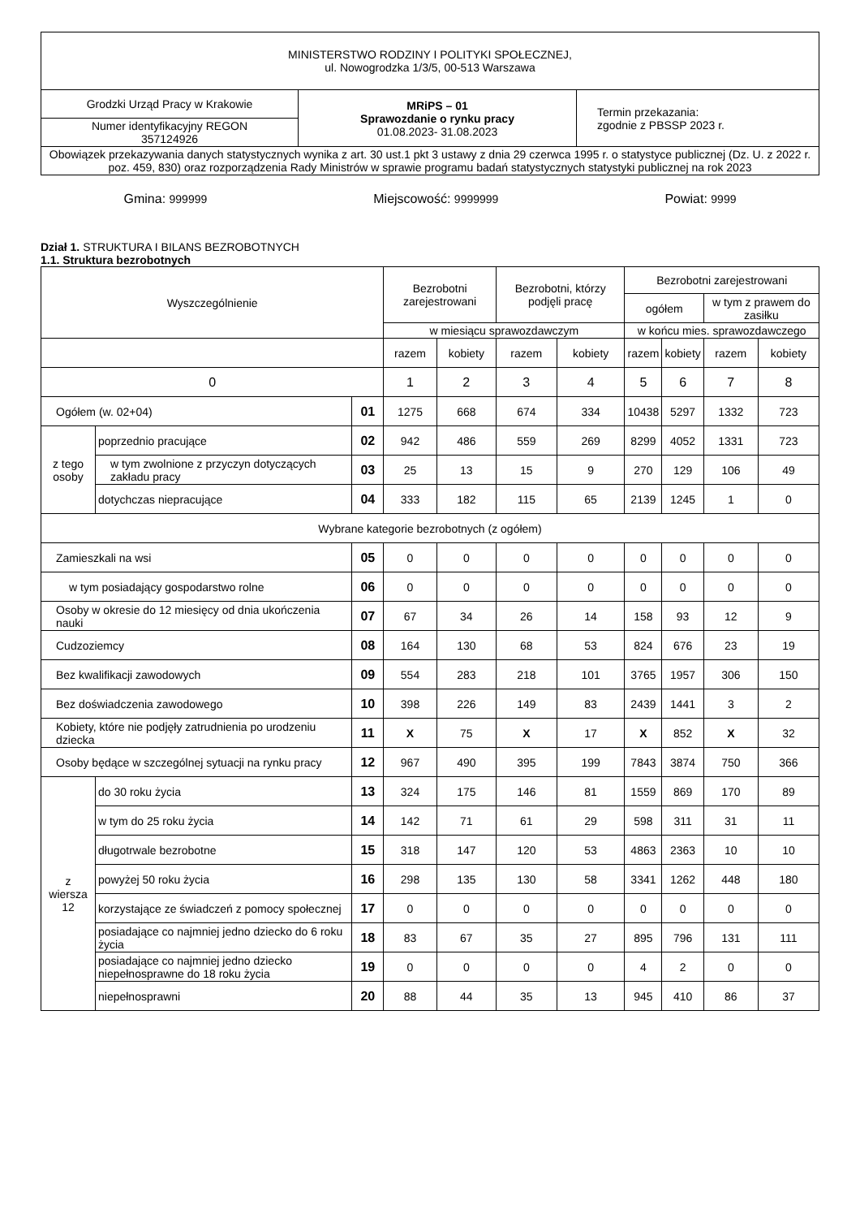| MINISTERSTWO RODZINY I POLITYKI SPOŁECZNEJ, ul. Nowogrodzka 1/3/5, 00-513 Warszawa | | |
| Grodzki Urząd Pracy w Krakowie | MRiPS – 01 Sprawozdanie o rynku pracy 01.08.2023- 31.08.2023 | Termin przekazania: zgodnie z PBSSP 2023 r. |
| Numer identyfikacyjny REGON 357124926 | | |
| Obowiązek przekazywania danych statystycznych wynika z art. 30 ust.1 pkt 3 ustawy z dnia 29 czerwca 1995 r. o statystyce publicznej (Dz. U. z 2022 r. poz. 459, 830) oraz rozporządzenia Rady Ministrów w sprawie programu badań statystycznych statystyki publicznej na rok 2023 | | |
Gmina: 999999 Miejscowość: 9999999 Powiat: 9999
Dział 1. STRUKTURA I BILANS BEZROBOTNYCH
1.1. Struktura bezrobotnych
| Wyszczególnienie | | | Bezrobotni zarejestrowani | | Bezrobotni, którzy podjęli pracę | | Bezrobotni zarejestrowani | | | |
| --- | --- | --- | --- | --- | --- | --- | --- | --- | --- | --- |
| | | | | | | | ogółem | | w tym z prawem do zasiłku | |
| | | | w miesiącu sprawozdawczym | | | | w końcu mies. sprawozdawczego | | | |
| | | | razem | kobiety | razem | kobiety | razem | kobiety | razem | kobiety |
| 0 | | | 1 | 2 | 3 | 4 | 5 | 6 | 7 | 8 |
| Ogółem (w. 02+04) | | 01 | 1275 | 668 | 674 | 334 | 10438 | 5297 | 1332 | 723 |
| z tego osoby | poprzednio pracujące | 02 | 942 | 486 | 559 | 269 | 8299 | 4052 | 1331 | 723 |
| | w tym zwolnione z przyczyn dotyczących zakładu pracy | 03 | 25 | 13 | 15 | 9 | 270 | 129 | 106 | 49 |
| | dotychczas niepracujące | 04 | 333 | 182 | 115 | 65 | 2139 | 1245 | 1 | 0 |
| Wybrane kategorie bezrobotnych (z ogółem) | | | | | | | | | | |
| Zamieszkali na wsi | | 05 | 0 | 0 | 0 | 0 | 0 | 0 | 0 | 0 |
| w tym posiadający gospodarstwo rolne | | 06 | 0 | 0 | 0 | 0 | 0 | 0 | 0 | 0 |
| Osoby w okresie do 12 miesięcy od dnia ukończenia nauki | | 07 | 67 | 34 | 26 | 14 | 158 | 93 | 12 | 9 |
| Cudzoziemcy | | 08 | 164 | 130 | 68 | 53 | 824 | 676 | 23 | 19 |
| Bez kwalifikacji zawodowych | | 09 | 554 | 283 | 218 | 101 | 3765 | 1957 | 306 | 150 |
| Bez doświadczenia zawodowego | | 10 | 398 | 226 | 149 | 83 | 2439 | 1441 | 3 | 2 |
| Kobiety, które nie podjęły zatrudnienia po urodzeniu dziecka | | 11 | X | 75 | X | 17 | X | 852 | X | 32 |
| Osoby będące w szczególnej sytuacji na rynku pracy | | 12 | 967 | 490 | 395 | 199 | 7843 | 3874 | 750 | 366 |
| z wiersza 12 | do 30 roku życia | 13 | 324 | 175 | 146 | 81 | 1559 | 869 | 170 | 89 |
| | w tym do 25 roku życia | 14 | 142 | 71 | 61 | 29 | 598 | 311 | 31 | 11 |
| | długotrwale bezrobotne | 15 | 318 | 147 | 120 | 53 | 4863 | 2363 | 10 | 10 |
| | powyżej 50 roku życia | 16 | 298 | 135 | 130 | 58 | 3341 | 1262 | 448 | 180 |
| | korzystające ze świadczeń z pomocy społecznej | 17 | 0 | 0 | 0 | 0 | 0 | 0 | 0 | 0 |
| | posiadające co najmniej jedno dziecko do 6 roku życia | 18 | 83 | 67 | 35 | 27 | 895 | 796 | 131 | 111 |
| | posiadające co najmniej jedno dziecko niepełnosprawne do 18 roku życia | 19 | 0 | 0 | 0 | 0 | 4 | 2 | 0 | 0 |
| | niepełnosprawni | 20 | 88 | 44 | 35 | 13 | 945 | 410 | 86 | 37 |